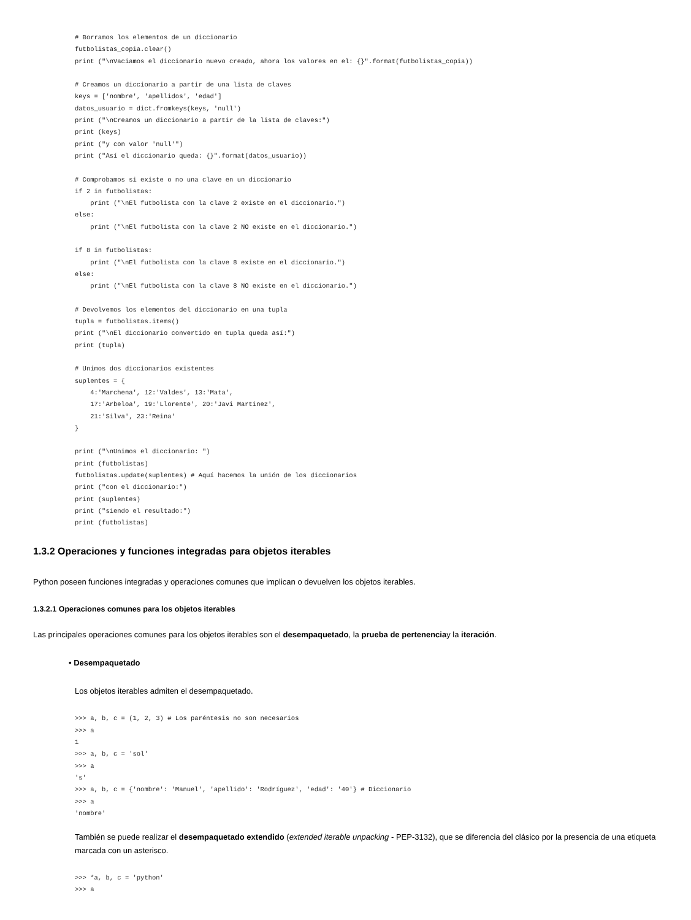# Borramos los elementos de un diccionario
futbolistas_copia.clear()
print ("\nVaciamos el diccionario nuevo creado, ahora los valores en el: {}".format(futbolistas_copia))

# Creamos un diccionario a partir de una lista de claves
keys = ['nombre', 'apellidos', 'edad']
datos_usuario = dict.fromkeys(keys, 'null')
print ("\nCreamos un diccionario a partir de la lista de claves:")
print (keys)
print ("y con valor 'null'")
print ("Así el diccionario queda: {}".format(datos_usuario))

# Comprobamos si existe o no una clave en un diccionario
if 2 in futbolistas:
    print ("\nEl futbolista con la clave 2 existe en el diccionario.")
else:
    print ("\nEl futbolista con la clave 2 NO existe en el diccionario.")

if 8 in futbolistas:
    print ("\nEl futbolista con la clave 8 existe en el diccionario.")
else:
    print ("\nEl futbolista con la clave 8 NO existe en el diccionario.")

# Devolvemos los elementos del diccionario en una tupla
tupla = futbolistas.items()
print ("\nEl diccionario convertido en tupla queda así:")
print (tupla)

# Unimos dos diccionarios existentes
suplentes = {
    4:'Marchena', 12:'Valdes', 13:'Mata',
    17:'Arbeloa', 19:'Llorente', 20:'Javi Martinez',
    21:'Silva', 23:'Reina'
}

print ("\nUnimos el diccionario: ")
print (futbolistas)
futbolistas.update(suplentes) # Aquí hacemos la unión de los diccionarios
print ("con el diccionario:")
print (suplentes)
print ("siendo el resultado:")
print (futbolistas)
1.3.2 Operaciones y funciones integradas para objetos iterables
Python poseen funciones integradas y operaciones comunes que implican o devuelven los objetos iterables.
1.3.2.1 Operaciones comunes para los objetos iterables
Las principales operaciones comunes para los objetos iterables son el desempaquetado, la prueba de pertenenciay la iteración.
• Desempaquetado
Los objetos iterables admiten el desempaquetado.
>>> a, b, c = (1, 2, 3) # Los paréntesis no son necesarios
>>> a
1
>>> a, b, c = 'sol'
>>> a
's'
>>> a, b, c = {'nombre': 'Manuel', 'apellido': 'Rodríguez', 'edad': '40'} # Diccionario
>>> a
'nombre'
También se puede realizar el desempaquetado extendido (extended iterable unpacking - PEP-3132), que se diferencia del clásico por la presencia de una etiqueta marcada con un asterisco.
>>> *a, b, c = 'python'
>>> a